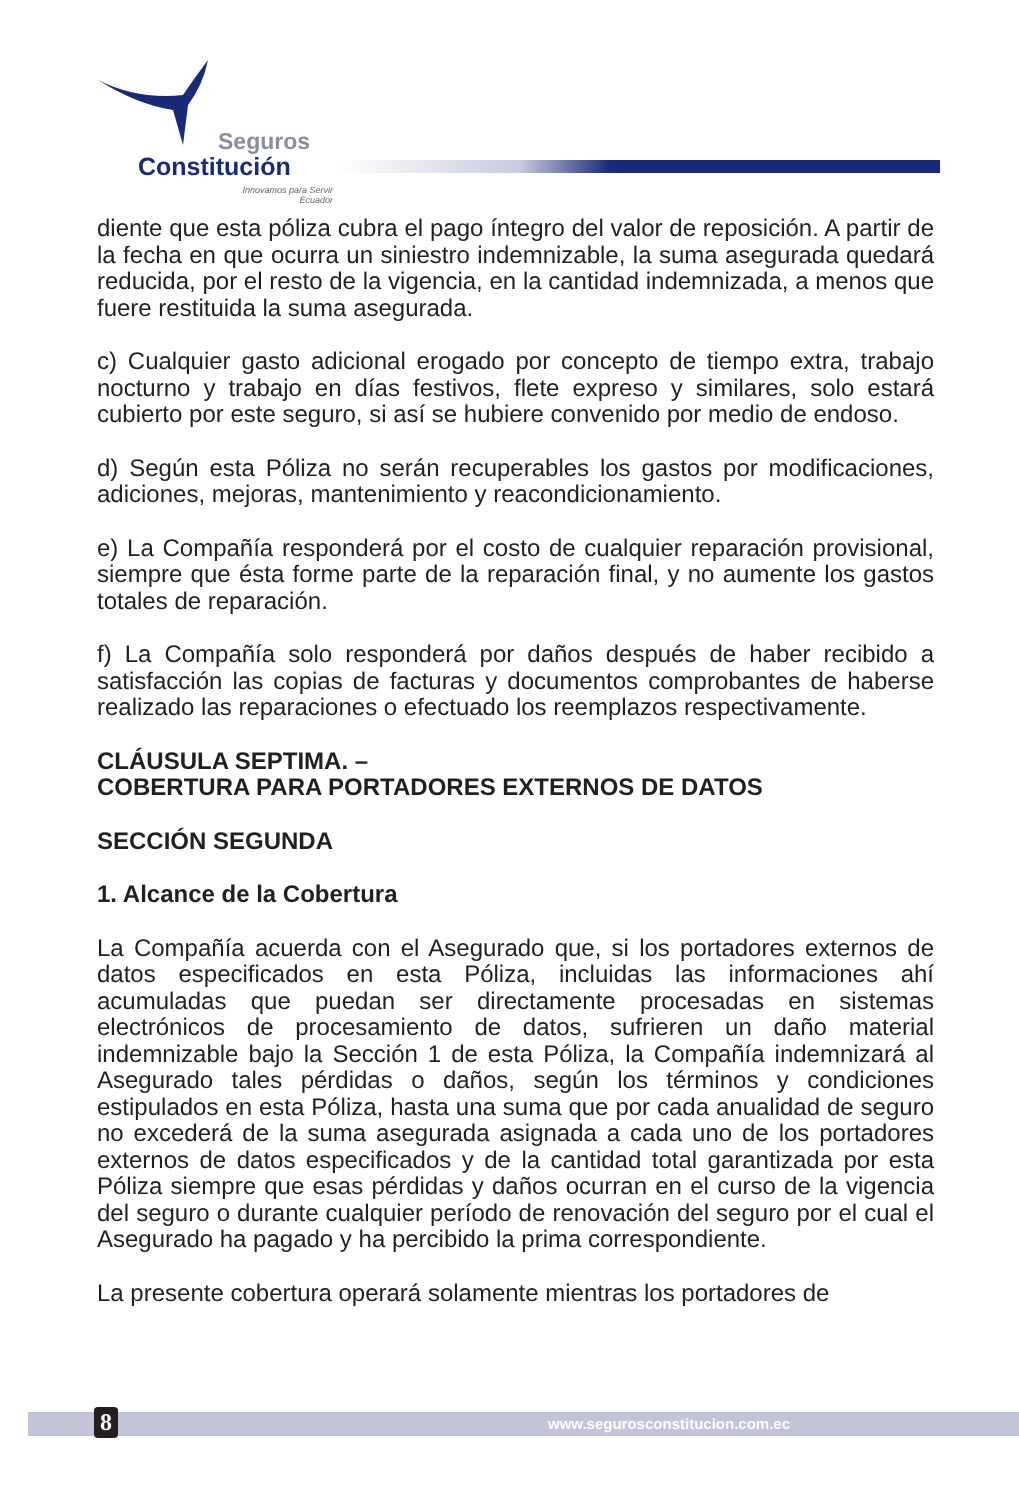Seguros
Constitución
Innovamos para Servir
Ecuador
diente que esta póliza cubra el pago íntegro del valor de reposición. A partir de la fecha en que ocurra un siniestro indemnizable, la suma asegurada quedará reducida, por el resto de la vigencia, en la cantidad indemnizada, a menos que fuere restituida la suma asegurada.
c) Cualquier gasto adicional erogado por concepto de tiempo extra, trabajo nocturno y trabajo en días festivos, flete expreso y similares, solo estará cubierto por este seguro, si así se hubiere convenido por medio de endoso.
d) Según esta Póliza no serán recuperables los gastos por modificaciones, adiciones, mejoras, mantenimiento y reacondicionamiento.
e) La Compañía responderá por el costo de cualquier reparación provisional, siempre que ésta forme parte de la reparación final, y no aumente los gastos totales de reparación.
f) La Compañía solo responderá por daños después de haber recibido a satisfacción las copias de facturas y documentos comprobantes de haberse realizado las reparaciones o efectuado los reemplazos respectivamente.
CLÁUSULA SEPTIMA. –
COBERTURA PARA PORTADORES EXTERNOS DE DATOS
SECCIÓN SEGUNDA
1. Alcance de la Cobertura
La Compañía acuerda con el Asegurado que, si los portadores externos de datos especificados en esta Póliza, incluidas las informaciones ahí acumuladas que puedan ser directamente procesadas en sistemas electrónicos de procesamiento de datos, sufrieren un daño material indemnizable bajo la Sección 1 de esta Póliza, la Compañía indemnizará al Asegurado tales pérdidas o daños, según los términos y condiciones estipulados en esta Póliza, hasta una suma que por cada anualidad de seguro no excederá de la suma asegurada asignada a cada uno de los portadores externos de datos especificados y de la cantidad total garantizada por esta Póliza siempre que esas pérdidas y daños ocurran en el curso de la vigencia del seguro o durante cualquier período de renovación del seguro por el cual el Asegurado ha pagado y ha percibido la prima correspondiente.
La presente cobertura operará solamente mientras los portadores de
8 www.segurosconstitucion.com.ec